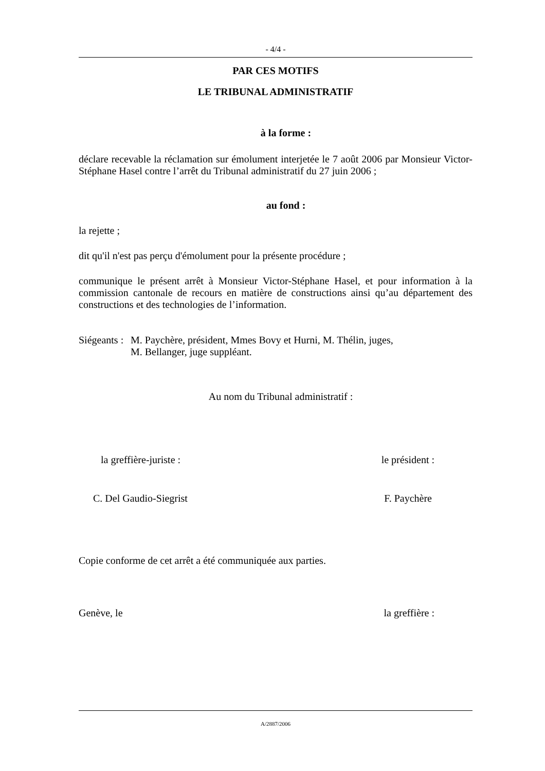- 4/4 -
PAR CES MOTIFS
LE TRIBUNAL ADMINISTRATIF
à la forme :
déclare recevable la réclamation sur émolument interjetée le 7 août 2006 par Monsieur Victor-Stéphane Hasel contre l’arrêt du Tribunal administratif du 27 juin 2006 ;
au fond :
la rejette ;
dit qu'il n'est pas perçu d'émolument pour la présente procédure ;
communique le présent arrêt à Monsieur Victor-Stéphane Hasel, et pour information à la commission cantonale de recours en matière de constructions ainsi qu’au département des constructions et des technologies de l’information.
Siégeants : M. Paychère, président, Mmes Bovy et Hurni, M. Thélin, juges,
M. Bellanger, juge suppléant.
Au nom du Tribunal administratif :
la greffière-juriste : le président :
C. Del Gaudio-Siegrist F. Paychère
Copie conforme de cet arrêt a été communiquée aux parties.
Genève, le la greffière :
A/2887/2006